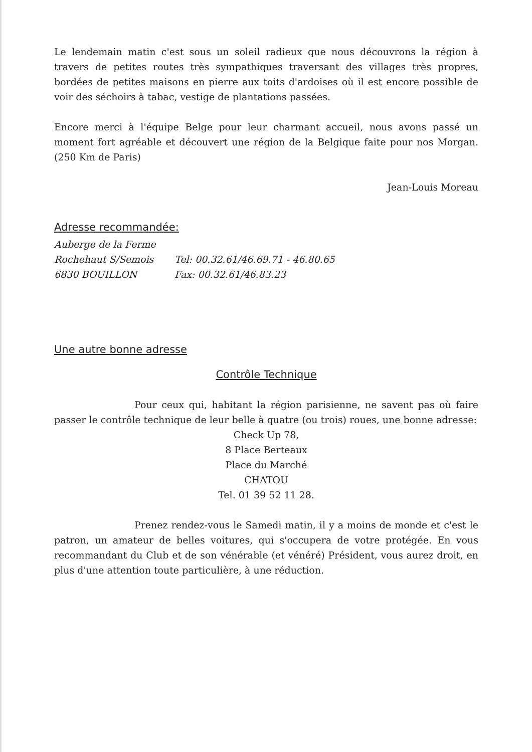Le lendemain matin c'est sous un soleil radieux que nous découvrons la région à travers de petites routes très sympathiques traversant des villages très propres, bordées de petites maisons en pierre aux toits d'ardoises où il est encore possible de voir des séchoirs à tabac, vestige de plantations passées.
Encore merci à l'équipe Belge pour leur charmant accueil, nous avons passé un moment fort agréable et découvert une région de la Belgique faite pour nos Morgan. (250 Km de Paris)
Jean-Louis Moreau
Adresse recommandée:
Auberge de la Ferme
Rochehaut S/Semois Tel: 00.32.61/46.69.71 - 46.80.65
6830 BOUILLON Fax: 00.32.61/46.83.23
Une autre bonne adresse
Contrôle Technique
Pour ceux qui, habitant la région parisienne, ne savent pas où faire passer le contrôle technique de leur belle à quatre (ou trois) roues, une bonne adresse:
Check Up 78,
8 Place Berteaux
Place du Marché
CHATOU
Tel. 01 39 52 11 28.
Prenez rendez-vous le Samedi matin, il y a moins de monde et c'est le patron, un amateur de belles voitures, qui s'occupera de votre protégée. En vous recommandant du Club et de son vénérable (et vénéré) Président, vous aurez droit, en plus d'une attention toute particulière, à une réduction.